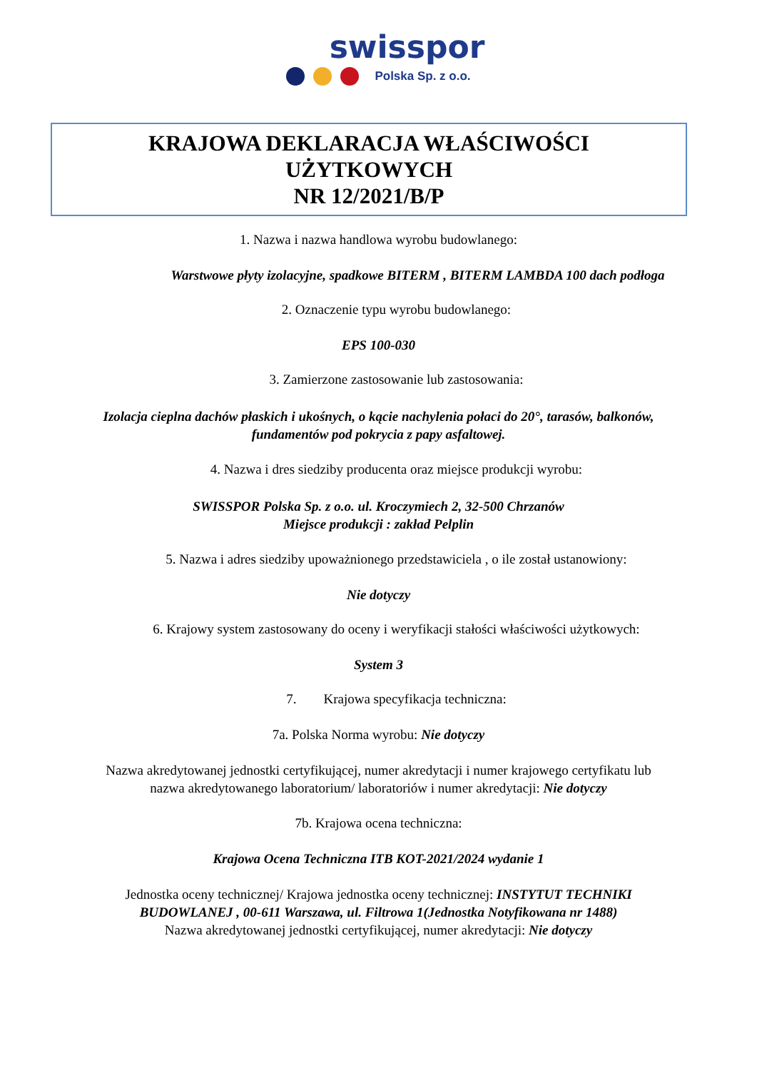swisspor
Polska Sp. z o.o.
KRAJOWA DEKLARACJA WŁAŚCIWOŚCI
UŻYTKOWYCH
NR 12/2021/B/P
1. Nazwa i nazwa handlowa wyrobu budowlanego:
Warstwowe płyty izolacyjne, spadkowe BITERM , BITERM LAMBDA 100 dach podłoga
2. Oznaczenie typu wyrobu budowlanego:
EPS 100-030
3. Zamierzone zastosowanie lub zastosowania:
Izolacja cieplna dachów płaskich i ukośnych, o kącie nachylenia połaci do 20°, tarasów, balkonów,
fundamentów pod pokrycia z papy asfaltowej.
4. Nazwa i dres siedziby producenta oraz miejsce produkcji wyrobu:
SWISSPOR Polska Sp. z o.o. ul. Kroczymiech 2, 32-500 Chrzanów
Miejsce produkcji : zakład Pelplin
5. Nazwa i adres siedziby upoważnionego przedstawiciela , o ile został ustanowiony:
Nie dotyczy
6. Krajowy system zastosowany do oceny i weryfikacji stałości właściwości użytkowych:
System 3
7. Krajowa specyfikacja techniczna:
7a. Polska Norma wyrobu: Nie dotyczy
Nazwa akredytowanej jednostki certyfikującej, numer akredytacji i numer krajowego certyfikatu lub
nazwa akredytowanego laboratorium/ laboratoriów i numer akredytacji: Nie dotyczy
7b. Krajowa ocena techniczna:
Krajowa Ocena Techniczna ITB KOT-2021/2024 wydanie 1
Jednostka oceny technicznej/ Krajowa jednostka oceny technicznej: INSTYTUT TECHNIKI
BUDOWLANEJ , 00-611 Warszawa, ul. Filtrowa 1(Jednostka Notyfikowana nr 1488)
Nazwa akredytowanej jednostki certyfikującej, numer akredytacji: Nie dotyczy